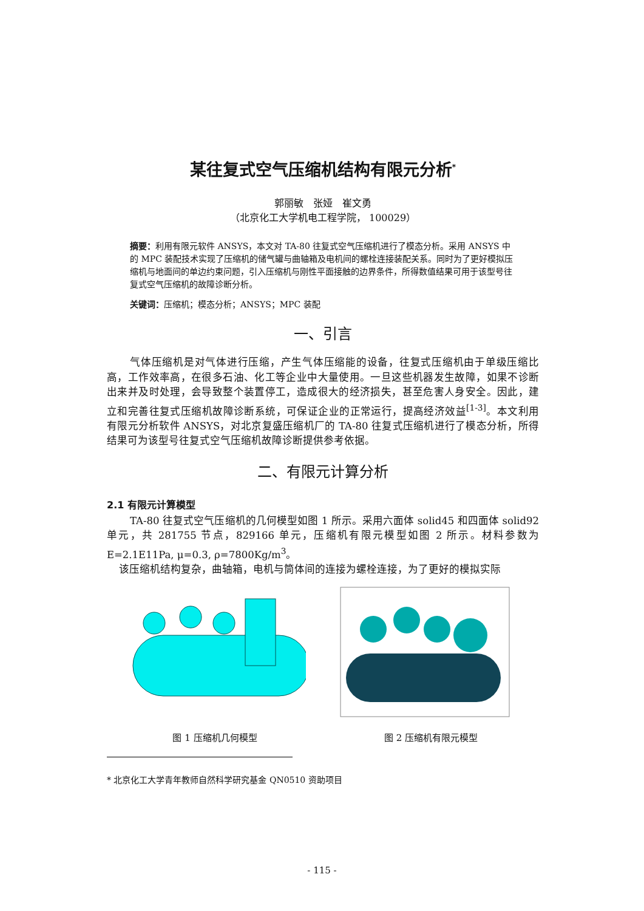某往复式空气压缩机结构有限元分析<sup>*</sup>
郭丽敏　张娅　崔文勇
（北京化工大学机电工程学院， 100029）
摘要：利用有限元软件 ANSYS，本文对 TA-80 往复式空气压缩机进行了模态分析。采用 ANSYS 中的 MPC 装配技术实现了压缩机的储气罐与曲轴箱及电机间的螺栓连接装配关系。同时为了更好模拟压缩机与地面间的单边约束问题，引入压缩机与刚性平面接触的边界条件，所得数值结果可用于该型号往复式空气压缩机的故障诊断分析。
关键词：压缩机；模态分析；ANSYS；MPC 装配
一、引言
气体压缩机是对气体进行压缩，产生气体压缩能的设备，往复式压缩机由于单级压缩比高，工作效率高，在很多石油、化工等企业中大量使用。一旦这些机器发生故障，如果不诊断出来并及时处理，会导致整个装置停工，造成很大的经济损失，甚至危害人身安全。因此，建立和完善往复式压缩机故障诊断系统，可保证企业的正常运行，提高经济效益<sup>[1-3]</sup>。本文利用有限元分析软件 ANSYS，对北京复盛压缩机厂的 TA-80 往复式压缩机进行了模态分析，所得结果可为该型号往复式空气压缩机故障诊断提供参考依据。
二、有限元计算分析
2.1 有限元计算模型
TA-80 往复式空气压缩机的几何模型如图 1 所示。采用六面体 solid45 和四面体 solid92 单元，共 281755 节点，829166 单元，压缩机有限元模型如图 2 所示。材料参数为 E=2.1E11Pa, μ=0.3, ρ=7800Kg/m<sup>3</sup>。
该压缩机结构复杂，曲轴箱，电机与筒体间的连接为螺栓连接，为了更好的模拟实际
图 1 压缩机几何模型
图 2 压缩机有限元模型
* 北京化工大学青年教师自然科学研究基金 QN0510 资助项目
- 115 -